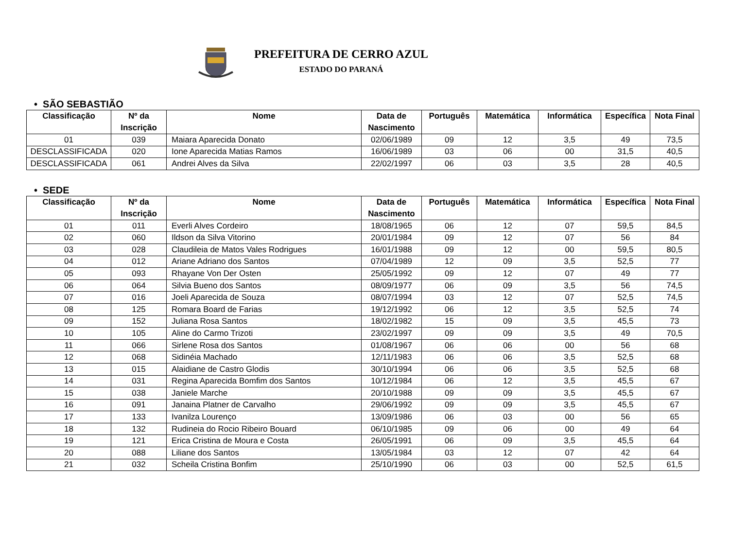PREFEITURA DE CERRO AZUL
ESTADO DO PARANÁ
• SÃO SEBASTIÃO
| Classificação | Nº da Inscrição | Nome | Data de Nascimento | Português | Matemática | Informática | Específica | Nota Final |
| --- | --- | --- | --- | --- | --- | --- | --- | --- |
| 01 | 039 | Maiara Aparecida Donato | 02/06/1989 | 09 | 12 | 3,5 | 49 | 73,5 |
| DESCLASSIFICADA | 020 | Ione Aparecida Matias Ramos | 16/06/1989 | 03 | 06 | 00 | 31,5 | 40,5 |
| DESCLASSIFICADA | 061 | Andrei Alves da Silva | 22/02/1997 | 06 | 03 | 3,5 | 28 | 40,5 |
• SEDE
| Classificação | Nº da Inscrição | Nome | Data de Nascimento | Português | Matemática | Informática | Específica | Nota Final |
| --- | --- | --- | --- | --- | --- | --- | --- | --- |
| 01 | 011 | Everli Alves Cordeiro | 18/08/1965 | 06 | 12 | 07 | 59,5 | 84,5 |
| 02 | 060 | Ildson da Silva Vitorino | 20/01/1984 | 09 | 12 | 07 | 56 | 84 |
| 03 | 028 | Claudileia de Matos Vales Rodrigues | 16/01/1988 | 09 | 12 | 00 | 59,5 | 80,5 |
| 04 | 012 | Ariane Adriano dos Santos | 07/04/1989 | 12 | 09 | 3,5 | 52,5 | 77 |
| 05 | 093 | Rhayane Von Der Osten | 25/05/1992 | 09 | 12 | 07 | 49 | 77 |
| 06 | 064 | Silvia Bueno dos Santos | 08/09/1977 | 06 | 09 | 3,5 | 56 | 74,5 |
| 07 | 016 | Joeli Aparecida de Souza | 08/07/1994 | 03 | 12 | 07 | 52,5 | 74,5 |
| 08 | 125 | Romara Board de Farias | 19/12/1992 | 06 | 12 | 3,5 | 52,5 | 74 |
| 09 | 152 | Juliana Rosa Santos | 18/02/1982 | 15 | 09 | 3,5 | 45,5 | 73 |
| 10 | 105 | Aline do Carmo Trizoti | 23/02/1997 | 09 | 09 | 3,5 | 49 | 70,5 |
| 11 | 066 | Sirlene Rosa dos Santos | 01/08/1967 | 06 | 06 | 00 | 56 | 68 |
| 12 | 068 | Sidinéia Machado | 12/11/1983 | 06 | 06 | 3,5 | 52,5 | 68 |
| 13 | 015 | Alaidiane de Castro Glodis | 30/10/1994 | 06 | 06 | 3,5 | 52,5 | 68 |
| 14 | 031 | Regina Aparecida Bomfim dos Santos | 10/12/1984 | 06 | 12 | 3,5 | 45,5 | 67 |
| 15 | 038 | Janiele Marche | 20/10/1988 | 09 | 09 | 3,5 | 45,5 | 67 |
| 16 | 091 | Janaina Platner de Carvalho | 29/06/1992 | 09 | 09 | 3,5 | 45,5 | 67 |
| 17 | 133 | Ivanilza Lourenço | 13/09/1986 | 06 | 03 | 00 | 56 | 65 |
| 18 | 132 | Rudineia do Rocio Ribeiro Bouard | 06/10/1985 | 09 | 06 | 00 | 49 | 64 |
| 19 | 121 | Erica Cristina de Moura e Costa | 26/05/1991 | 06 | 09 | 3,5 | 45,5 | 64 |
| 20 | 088 | Liliane dos Santos | 13/05/1984 | 03 | 12 | 07 | 42 | 64 |
| 21 | 032 | Scheila Cristina Bonfim | 25/10/1990 | 06 | 03 | 00 | 52,5 | 61,5 |